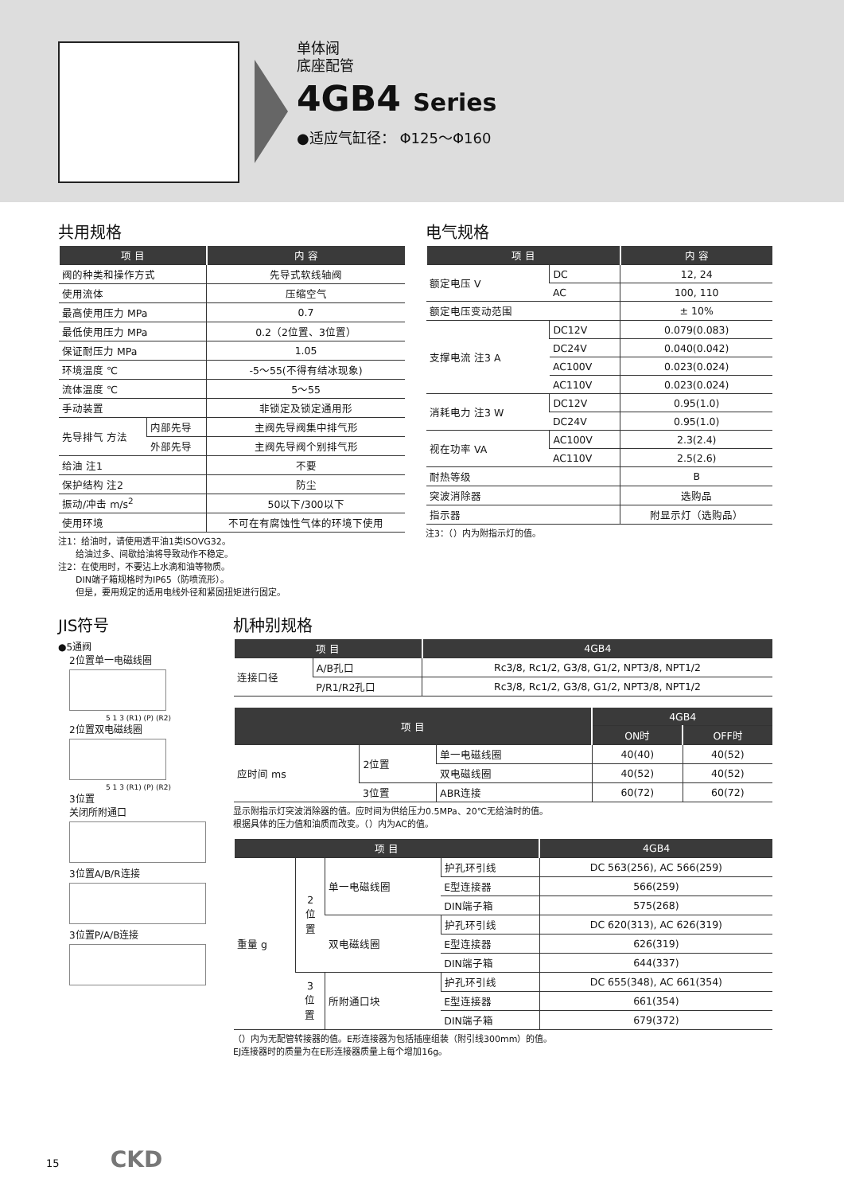单体阀
底座配管
4GB4 Series
●适应气缸径： Φ125～Φ160
共用规格
| 项 目 | | 内 容 |
| --- | --- | --- |
| 阀的种类和操作方式 | | 先导式软线轴阀 |
| 使用流体 | | 压缩空气 |
| 最高使用压力 MPa | | 0.7 |
| 最低使用压力 MPa | | 0.2（2位置、3位置） |
| 保证耐压力 MPa | | 1.05 |
| 环境温度 ℃ | | -5～55(不得有结冰现象) |
| 流体温度 ℃ | | 5～55 |
| 手动装置 | | 非锁定及锁定通用形 |
| 先导排气 方法 | 内部先导 | 主阀先导阀集中排气形 |
| | 外部先导 | 主阀先导阀个别排气形 |
| 给油 注1 | | 不要 |
| 保护结构 注2 | | 防尘 |
| 振动/冲击 m/s<sup>2</sup> | | 50以下/300以下 |
| 使用环境 | | 不可在有腐蚀性气体的环境下使用 |
注1：给油时，请使用透平油1类ISOVG32。
　　给油过多、间歇给油将导致动作不稳定。
注2：在使用时，不要沾上水滴和油等物质。
　　DIN端子箱规格时为IP65（防喷流形）。
　　但是，要用规定的适用电线外径和紧固扭矩进行固定。
电气规格
| 项 目 | | 内 容 |
| --- | --- | --- |
| 额定电压 V | DC | 12, 24 |
| | AC | 100, 110 |
| 额定电压变动范围 | | ± 10% |
| 支撑电流 注3 A | DC12V | 0.079(0.083) |
| | DC24V | 0.040(0.042) |
| | AC100V | 0.023(0.024) |
| | AC110V | 0.023(0.024) |
| 消耗电力 注3 W | DC12V | 0.95(1.0) |
| | DC24V | 0.95(1.0) |
| 视在功率 VA | AC100V | 2.3(2.4) |
| | AC110V | 2.5(2.6) |
| 耐热等级 | | B |
| 突波消除器 | | 选购品 |
| 指示器 | | 附显示灯（选购品） |
注3：（）内为附指示灯的值。
JIS符号
●5通阀
2位置单一电磁线圈
5 1 3 (R1) (P) (R2)
2位置双电磁线圈
5 1 3 (R1) (P) (R2)
3位置
关闭所附通口
3位置A/B/R连接
3位置P/A/B连接
机种别规格
| 项 目 | | 4GB4 |
| --- | --- | --- |
| 连接口径 | A/B孔口 | Rc3/8, Rc1/2, G3/8, G1/2, NPT3/8, NPT1/2 |
| | P/R1/R2孔口 | Rc3/8, Rc1/2, G3/8, G1/2, NPT3/8, NPT1/2 |
| 项 目 | | | 4GB4 | |
| --- | --- | --- | --- | --- |
| | | | ON时 | OFF时 |
| 应时间 ms | 2位置 | 单一电磁线圈 | 40(40) | 40(52) |
| | | 双电磁线圈 | 40(52) | 40(52) |
| | 3位置 | ABR连接 | 60(72) | 60(72) |
显示附指示灯突波消除器的值。应时间为供给压力0.5MPa、20℃无给油时的值。
根据具体的压力值和油质而改变。（）内为AC的值。
| 项 目 | | | | 4GB4 |
| --- | --- | --- | --- | --- |
| 重量 g | 2 位 置 | 单一电磁线圈 | 护孔环引线 | DC 563(256), AC 566(259) |
| | | | E型连接器 | 566(259) |
| | | | DIN端子箱 | 575(268) |
| | | 双电磁线圈 | 护孔环引线 | DC 620(313), AC 626(319) |
| | | | E型连接器 | 626(319) |
| | | | DIN端子箱 | 644(337) |
| | 3 位 置 | 所附通口块 | 护孔环引线 | DC 655(348), AC 661(354) |
| | | | E型连接器 | 661(354) |
| | | | DIN端子箱 | 679(372) |
（）内为无配管转接器的值。E形连接器为包括插座组装（附引线300mm）的值。
EJ连接器时的质量为在E形连接器质量上每个增加16g。
15 CKD